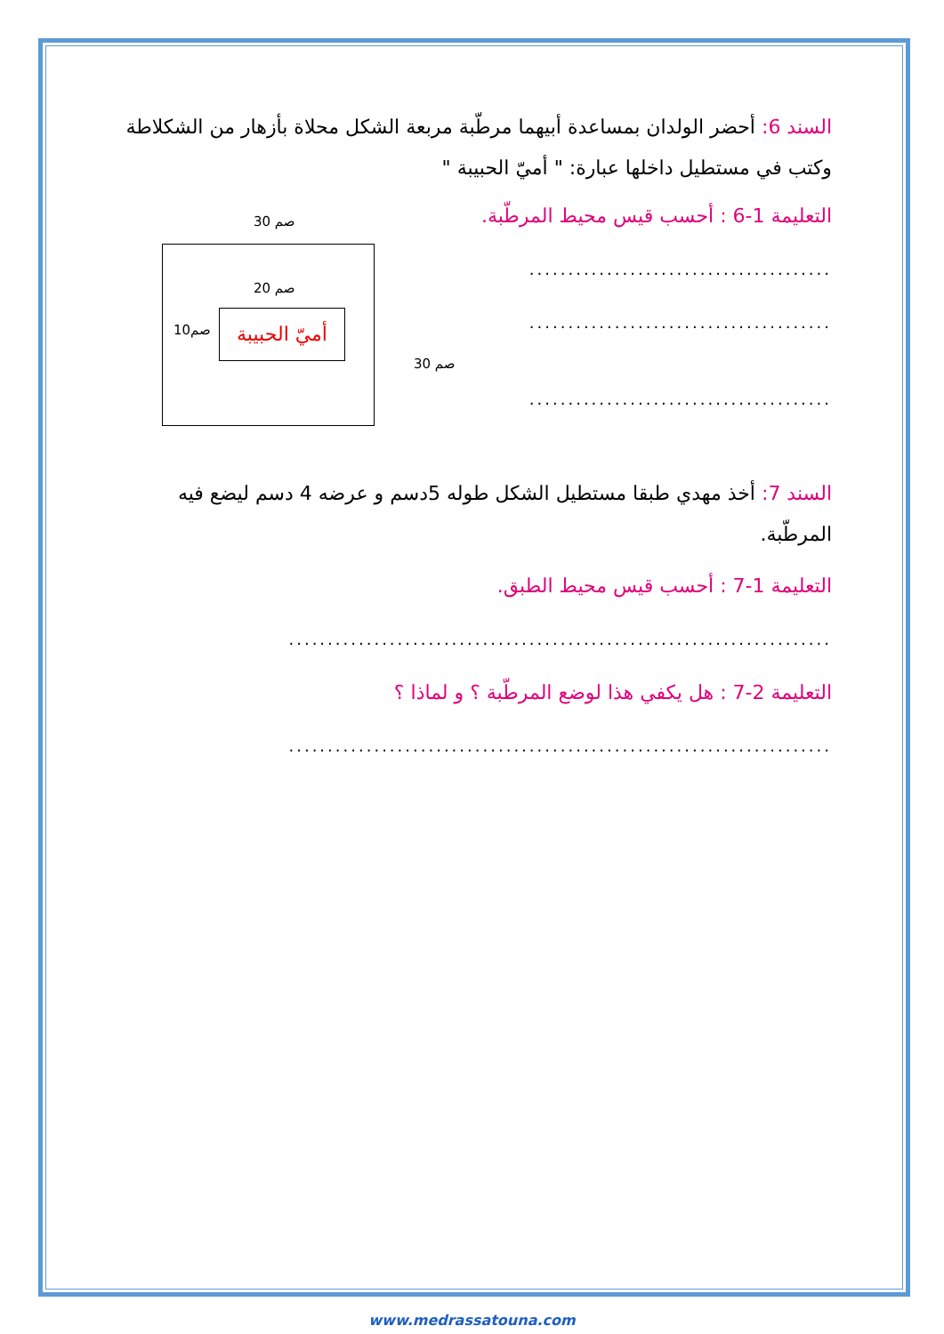السند 6: أحضر الولدان بمساعدة أبيهما مرطّبة مربعة الشكل محلاة بأزهار من الشكلاطة وكتب في مستطيل داخلها عبارة: " أميّ الحبيبة "
التعليمة 1-6 : أحسب قيس محيط المرطّبة.
.......................................
.......................................
.......................................
السند 7: أخذ مهدي طبقا مستطيل الشكل طوله 5دسم و عرضه 4 دسم ليضع فيه المرطّبة.
التعليمة 1-7 : أحسب قيس محيط الطبق.
......................................................................
التعليمة 2-7 : هل يكفي هذا لوضع المرطّبة ؟ و لماذا ؟
......................................................................
30 صم
20 صم
10صم
أميّ الحبيبة
30 صم
www.medrassatouna.com